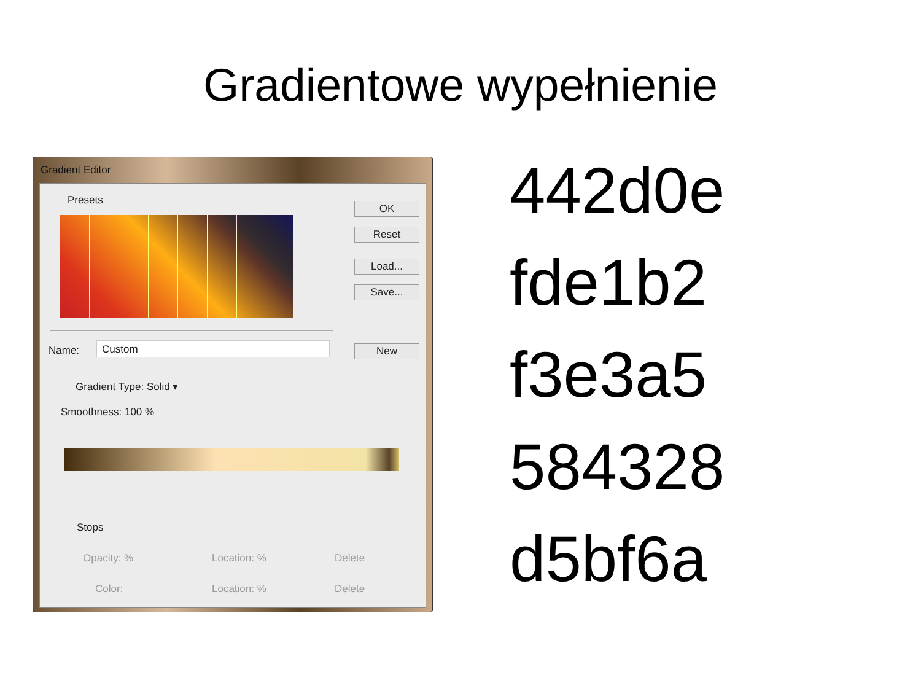Gradientowe wypełnienie
Gradient Editor
Presets OK
Reset
Load...
Save...
Name: Custom New
Gradient Type: Solid ▾
Smoothness: 100 %
Stops
Opacity: % Location: % Delete
Color: Location: % Delete
442d0e
fde1b2
f3e3a5
584328
d5bf6a